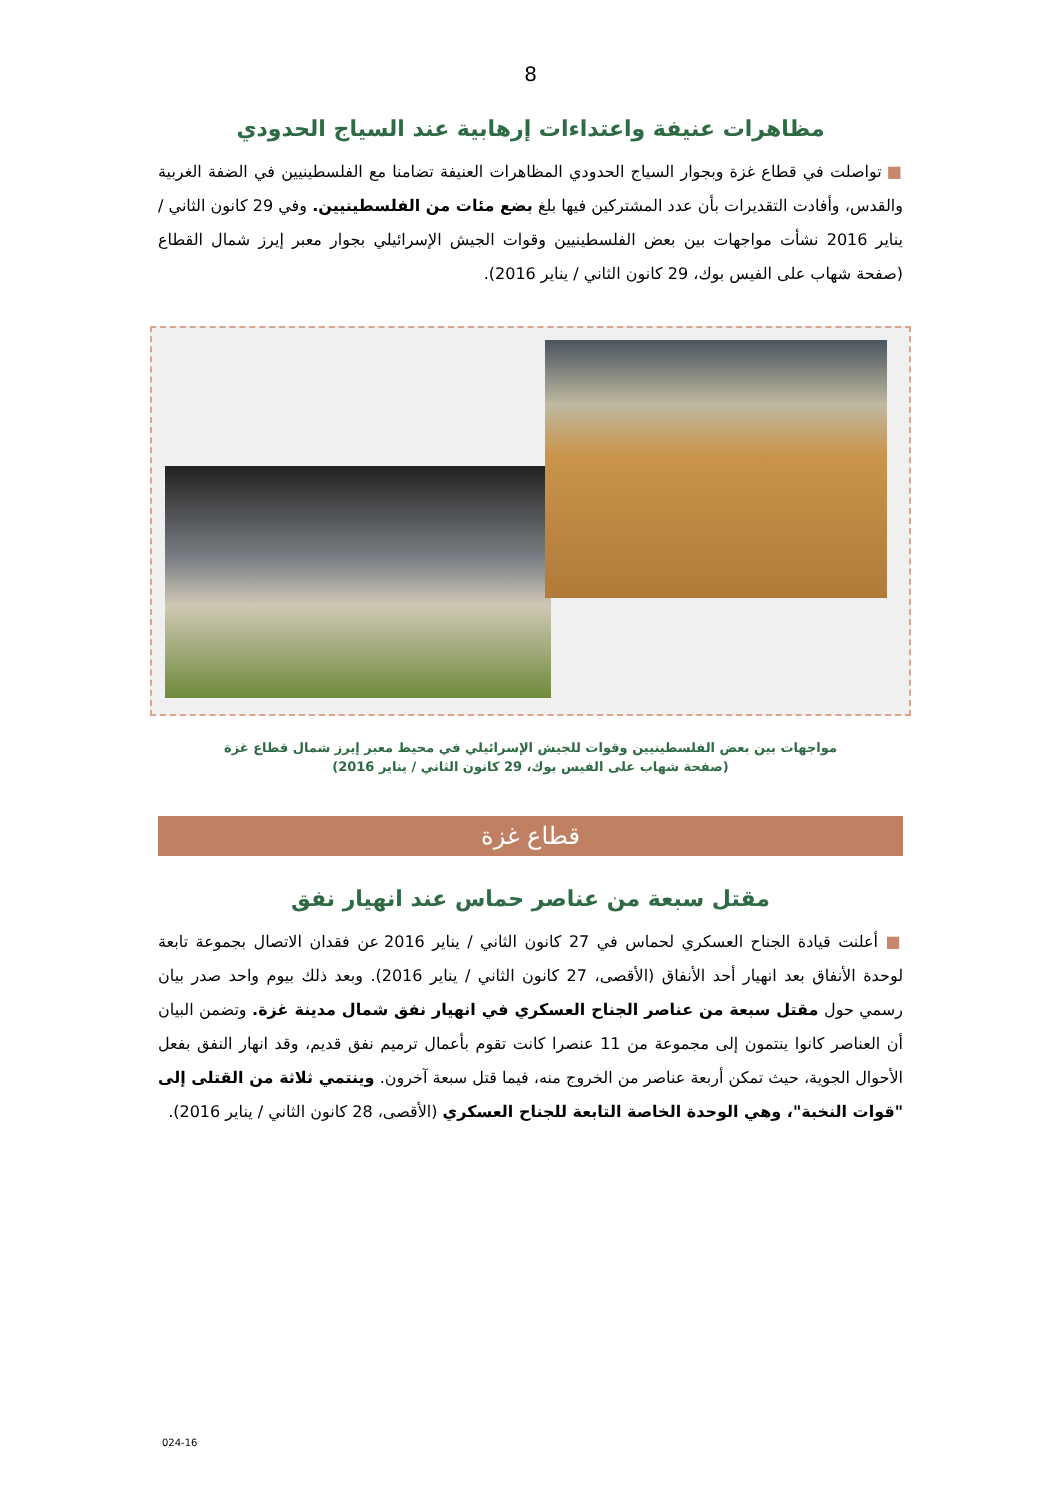8
مظاهرات عنيفة واعتداءات إرهابية عند السياج الحدودي
■ تواصلت في قطاع غزة وبجوار السياج الحدودي المظاهرات العنيفة تضامنا مع الفلسطينيين في الضفة الغربية والقدس، وأفادت التقديرات بأن عدد المشتركين فيها بلغ بضع مئات من الفلسطينيين. وفي 29 كانون الثاني / يناير 2016 نشأت مواجهات بين بعض الفلسطينيين وقوات الجيش الإسرائيلي بجوار معبر إيرز شمال القطاع (صفحة شهاب على الفيس بوك، 29 كانون الثاني / يناير 2016).
مواجهات بين بعض الفلسطينيين وقوات للجيش الإسرائيلي في محيط معبر إيرز شمال قطاع غزة
(صفحة شهاب على الفيس بوك، 29 كانون الثاني / يناير 2016)
قطاع غزة
مقتل سبعة من عناصر حماس عند انهيار نفق
■ أعلنت قيادة الجناح العسكري لحماس في 27 كانون الثاني / يناير 2016 عن فقدان الاتصال بجموعة تابعة لوحدة الأنفاق بعد انهيار أحد الأنفاق (الأقصى، 27 كانون الثاني / يناير 2016). وبعد ذلك بيوم واحد صدر بيان رسمي حول مقتل سبعة من عناصر الجناح العسكري في انهيار نفق شمال مدينة غزة. وتضمن البيان أن العناصر كانوا ينتمون إلى مجموعة من 11 عنصرا كانت تقوم بأعمال ترميم نفق قديم، وقد انهار النفق بفعل الأحوال الجوية، حيث تمكن أربعة عناصر من الخروج منه، فيما قتل سبعة آخرون. وينتمي ثلاثة من القتلى إلى "قوات النخبة"، وهي الوحدة الخاصة التابعة للجناح العسكري (الأقصى، 28 كانون الثاني / يناير 2016).
024-16